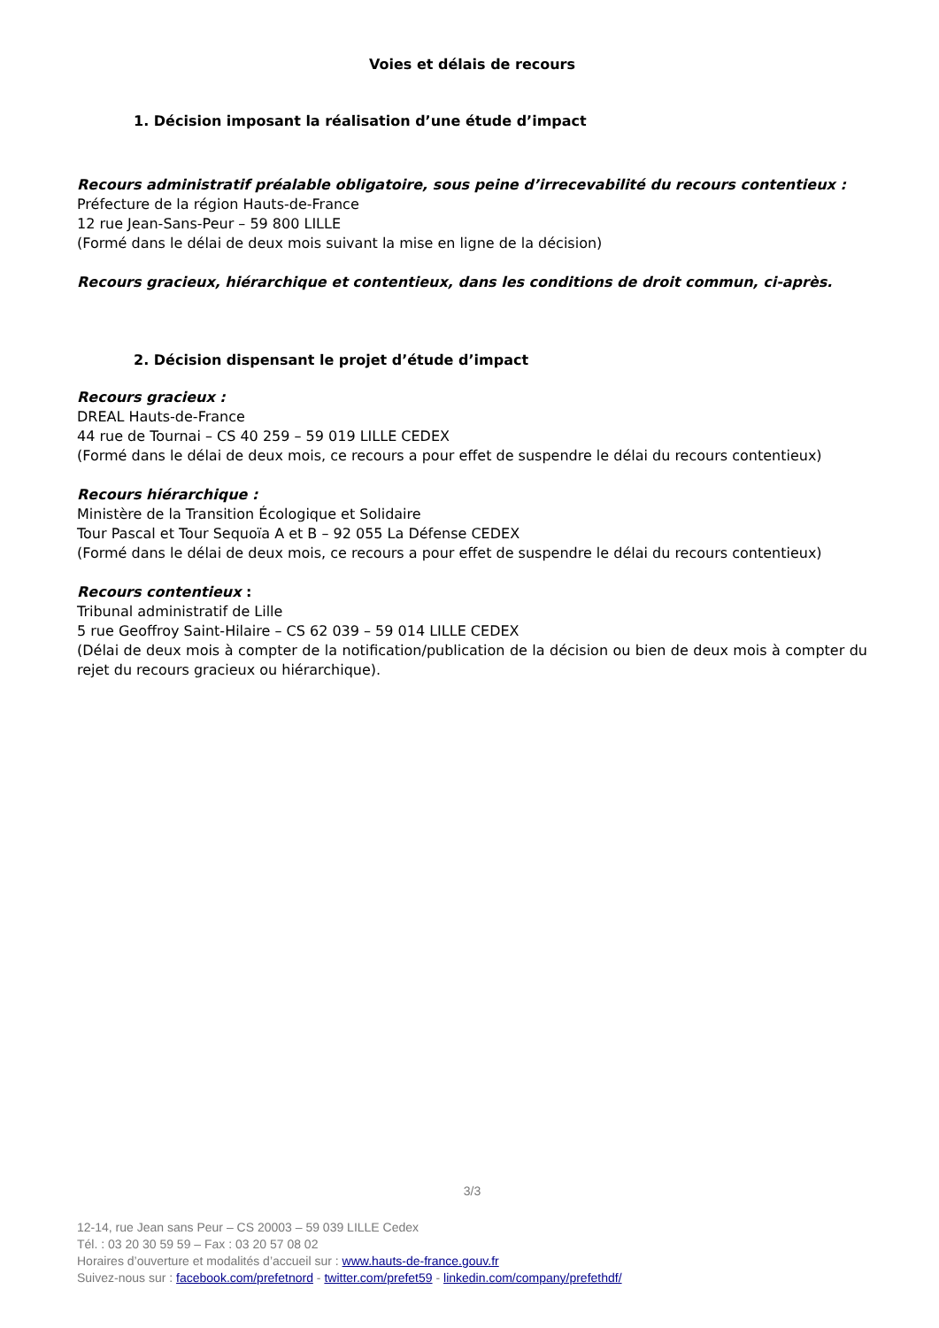Voies et délais de recours
1. Décision imposant la réalisation d’une étude d’impact
Recours administratif préalable obligatoire, sous peine d’irrecevabilité du recours contentieux :
Préfecture de la région Hauts-de-France
12 rue Jean-Sans-Peur – 59 800 LILLE
(Formé dans le délai de deux mois suivant la mise en ligne de la décision)
Recours gracieux, hiérarchique et contentieux, dans les conditions de droit commun, ci-après.
2. Décision dispensant le projet d’étude d’impact
Recours gracieux :
DREAL Hauts-de-France
44 rue de Tournai – CS 40 259 – 59 019 LILLE CEDEX
(Formé dans le délai de deux mois, ce recours a pour effet de suspendre le délai du recours contentieux)
Recours hiérarchique :
Ministère de la Transition Écologique et Solidaire
Tour Pascal et Tour Sequoïa A et B – 92 055 La Défense CEDEX
(Formé dans le délai de deux mois, ce recours a pour effet de suspendre le délai du recours contentieux)
Recours contentieux :
Tribunal administratif de Lille
5 rue Geoffroy Saint-Hilaire – CS 62 039 – 59 014 LILLE CEDEX
(Délai de deux mois à compter de la notification/publication de la décision ou bien de deux mois à compter du rejet du recours gracieux ou hiérarchique).
3/3
12-14, rue Jean sans Peur – CS 20003 – 59 039 LILLE Cedex
Tél. : 03 20 30 59 59 – Fax : 03 20 57 08 02
Horaires d’ouverture et modalités d’accueil sur : www.hauts-de-france.gouv.fr
Suivez-nous sur : facebook.com/prefetnord - twitter.com/prefet59 - linkedin.com/company/prefethdf/